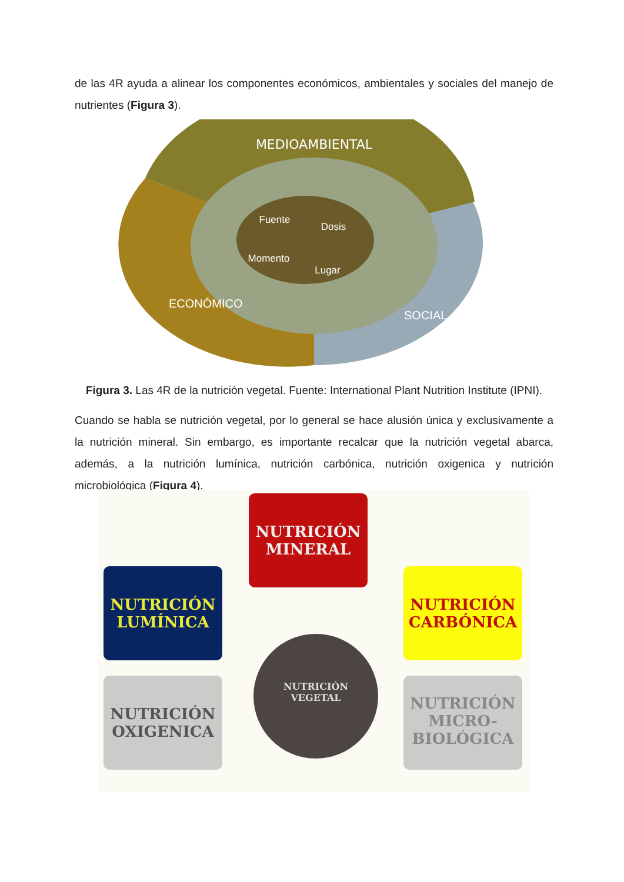de las 4R ayuda a alinear los componentes económicos, ambientales y sociales del manejo de nutrientes (Figura 3).
MEDIOAMBIENTAL
Fuente
Dosis
Momento
Lugar
ECONÓMICO
SOCIAL
Figura 3. Las 4R de la nutrición vegetal. Fuente: International Plant Nutrition Institute (IPNI).
Cuando se habla se nutrición vegetal, por lo general se hace alusión única y exclusivamente a la nutrición mineral. Sin embargo, es importante recalcar que la nutrición vegetal abarca, además, a la nutrición lumínica, nutrición carbónica, nutrición oxigenica y nutrición microbiológica (Figura 4).
NUTRICIÓN
MINERAL
NUTRICIÓN
LUMÍNICA
NUTRICIÓN
CARBÓNICA
NUTRICIÓN
OXIGENICA
NUTRICIÓN
VEGETAL
NUTRICIÓN
MICRO-
BIOLÓGICA